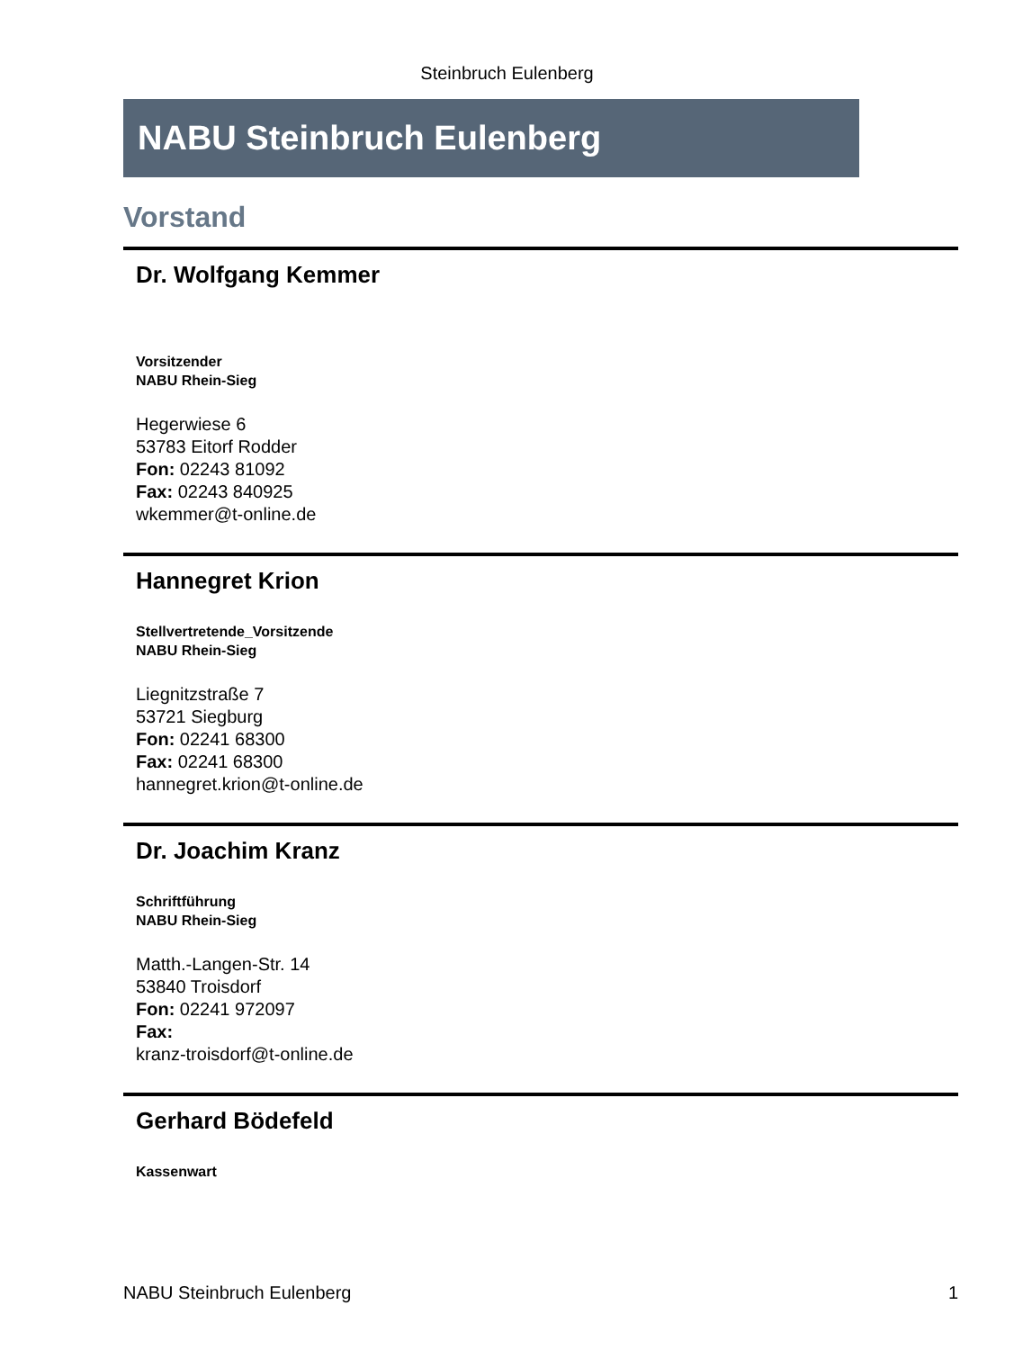Steinbruch Eulenberg
NABU Steinbruch Eulenberg
Vorstand
Dr. Wolfgang Kemmer
Vorsitzender
NABU Rhein-Sieg
Hegerwiese 6
53783 Eitorf Rodder
Fon: 02243 81092
Fax: 02243 840925
wkemmer@t-online.de
Hannegret Krion
Stellvertretende_Vorsitzende
NABU Rhein-Sieg
Liegnitzstraße 7
53721 Siegburg
Fon: 02241 68300
Fax: 02241 68300
hannegret.krion@t-online.de
Dr. Joachim Kranz
Schriftführung
NABU Rhein-Sieg
Matth.-Langen-Str. 14
53840 Troisdorf
Fon: 02241 972097
Fax:
kranz-troisdorf@t-online.de
Gerhard Bödefeld
Kassenwart
NABU Steinbruch Eulenberg 1